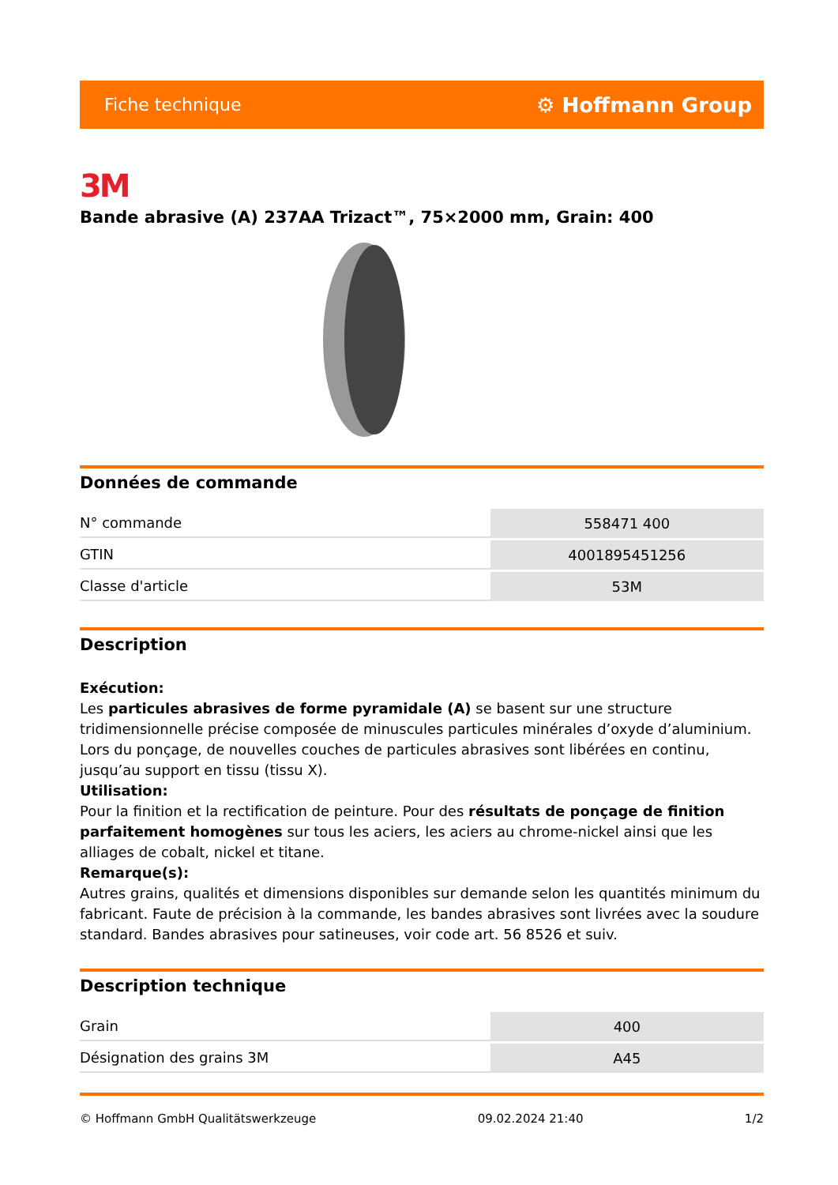Fiche technique ⚙ Hoffmann Group
3M
Bande abrasive (A) 237AA Trizact™, 75×2000 mm, Grain: 400
Données de commande
| N° commande | 558471 400 |
| GTIN | 4001895451256 |
| Classe d'article | 53M |
Description
Exécution:
Les particules abrasives de forme pyramidale (A) se basent sur une structure tridimensionnelle précise composée de minuscules particules minérales d’oxyde d’aluminium. Lors du ponçage, de nouvelles couches de particules abrasives sont libérées en continu, jusqu’au support en tissu (tissu X).
Utilisation:
Pour la finition et la rectification de peinture. Pour des résultats de ponçage de finition parfaitement homogènes sur tous les aciers, les aciers au chrome-nickel ainsi que les alliages de cobalt, nickel et titane.
Remarque(s):
Autres grains, qualités et dimensions disponibles sur demande selon les quantités minimum du fabricant. Faute de précision à la commande, les bandes abrasives sont livrées avec la soudure standard. Bandes abrasives pour satineuses, voir code art. 56 8526 et suiv.
Description technique
| Grain | 400 |
| Désignation des grains 3M | A45 |
© Hoffmann GmbH Qualitätswerkzeuge 09.02.2024 21:40 1/2